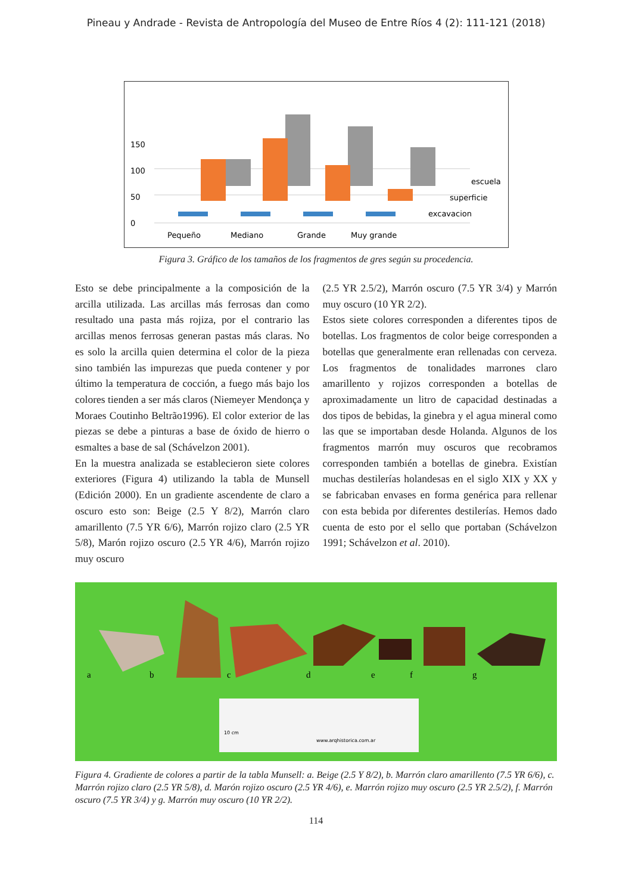Pineau y Andrade - Revista de Antropología del Museo de Entre Ríos 4 (2): 111-121 (2018)
0
50
100
150
escuela
superficie
excavacion
Pequeño
Mediano
Grande
Muy grande
Figura 3. Gráfico de los tamaños de los fragmentos de gres según su procedencia.
Esto se debe principalmente a la composición de la arcilla utilizada. Las arcillas más ferrosas dan como resultado una pasta más rojiza, por el contrario las arcillas menos ferrosas generan pastas más claras. No es solo la arcilla quien determina el color de la pieza sino también las impurezas que pueda contener y por último la temperatura de cocción, a fuego más bajo los colores tienden a ser más claros (Niemeyer Mendonça y Moraes Coutinho Beltrão1996). El color exterior de las piezas se debe a pinturas a base de óxido de hierro o esmaltes a base de sal (Schávelzon 2001).
En la muestra analizada se establecieron siete colores exteriores (Figura 4) utilizando la tabla de Munsell (Edición 2000). En un gradiente ascendente de claro a oscuro esto son: Beige (2.5 Y 8/2), Marrón claro amarillento (7.5 YR 6/6), Marrón rojizo claro (2.5 YR 5/8), Marón rojizo oscuro (2.5 YR 4/6), Marrón rojizo muy oscuro
(2.5 YR 2.5/2), Marrón oscuro (7.5 YR 3/4) y Marrón muy oscuro (10 YR 2/2).
Estos siete colores corresponden a diferentes tipos de botellas. Los fragmentos de color beige corresponden a botellas que generalmente eran rellenadas con cerveza. Los fragmentos de tonalidades marrones claro amarillento y rojizos corresponden a botellas de aproximadamente un litro de capacidad destinadas a dos tipos de bebidas, la ginebra y el agua mineral como las que se importaban desde Holanda. Algunos de los fragmentos marrón muy oscuros que recobramos corresponden también a botellas de ginebra. Existían muchas destilerías holandesas en el siglo XIX y XX y se fabricaban envases en forma genérica para rellenar con esta bebida por diferentes destilerías. Hemos dado cuenta de esto por el sello que portaban (Schávelzon 1991; Schávelzon et al. 2010).
a
b
c
d
e
f
g
10 cm
www.arqhistorica.com.ar
Figura 4. Gradiente de colores a partir de la tabla Munsell: a. Beige (2.5 Y 8/2), b. Marrón claro amarillento (7.5 YR 6/6), c. Marrón rojizo claro (2.5 YR 5/8), d. Marón rojizo oscuro (2.5 YR 4/6), e. Marrón rojizo muy oscuro (2.5 YR 2.5/2), f. Marrón oscuro (7.5 YR 3/4) y g. Marrón muy oscuro (10 YR 2/2).
114